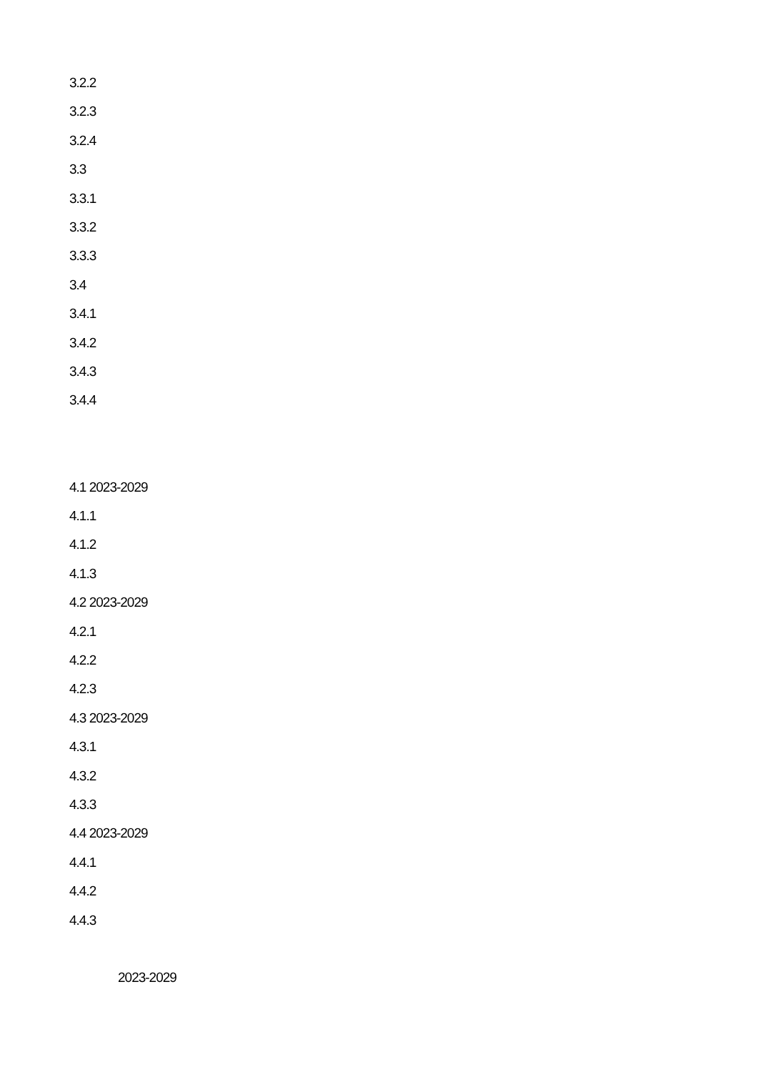3.2.2
3.2.3
3.2.4
3.3
3.3.1
3.3.2
3.3.3
3.4
3.4.1
3.4.2
3.4.3
3.4.4
4.1 2023-2029
4.1.1
4.1.2
4.1.3
4.2 2023-2029
4.2.1
4.2.2
4.2.3
4.3 2023-2029
4.3.1
4.3.2
4.3.3
4.4 2023-2029
4.4.1
4.4.2
4.4.3
2023-2029